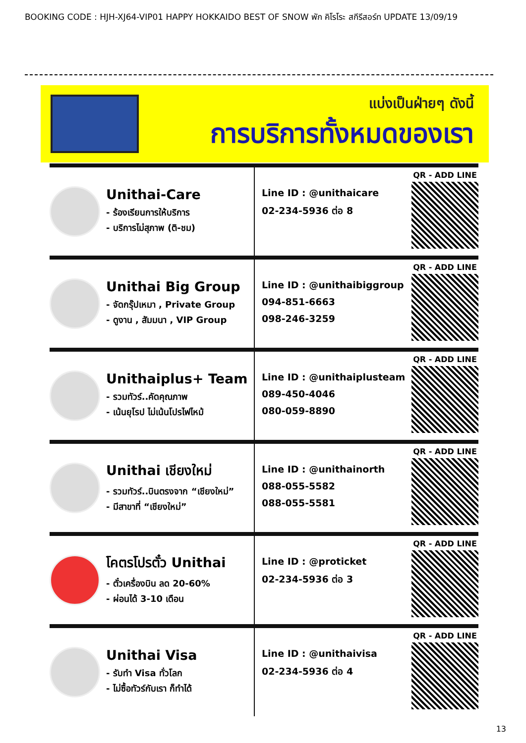BOOKING CODE : HJH-XJ64-VIP01 HAPPY HOKKAIDO BEST OF SNOW พัก คิโรโระ สกีรีสอร์ท UPDATE 13/09/19
แบ่งเป็นฝ่ายๆ ดังนี้
การบริการทั้งหมดของเรา
Unithai-Care
- ร้องเรียนการให้บริการ
- บริการไม่สุภาพ (ติ-ชม)
Line ID : @unithaicare
02-234-5936 ต่อ 8
QR - ADD LINE
Unithai Big Group
- จัดกรุ๊ปเหมา , Private Group
- ดูงาน , สัมมนา , VIP Group
Line ID : @unithaibiggroup
094-851-6663
098-246-3259
QR - ADD LINE
Unithaiplus+ Team
- รวมทัวร์..คัดคุณภาพ
- เน้นยุโรป ไม่เน้นโปรไฟไหม้
Line ID : @unithaiplusteam
089-450-4046
080-059-8890
QR - ADD LINE
Unithai เชียงใหม่
- รวมทัวร์..บินตรงจาก “เชียงใหม่”
- มีสาขาที่ “เชียงใหม่”
Line ID : @unithainorth
088-055-5582
088-055-5581
QR - ADD LINE
โคตรโปรตั๋ว Unithai
- ตั๋วเครื่องบิน ลด 20-60%
- ผ่อนได้ 3-10 เดือน
Line ID : @proticket
02-234-5936 ต่อ 3
QR - ADD LINE
Unithai Visa
- รับทำ Visa ทั่วโลก
- ไม่ซื้อทัวร์กับเรา ก็ทำได้
Line ID : @unithaivisa
02-234-5936 ต่อ 4
QR - ADD LINE
13